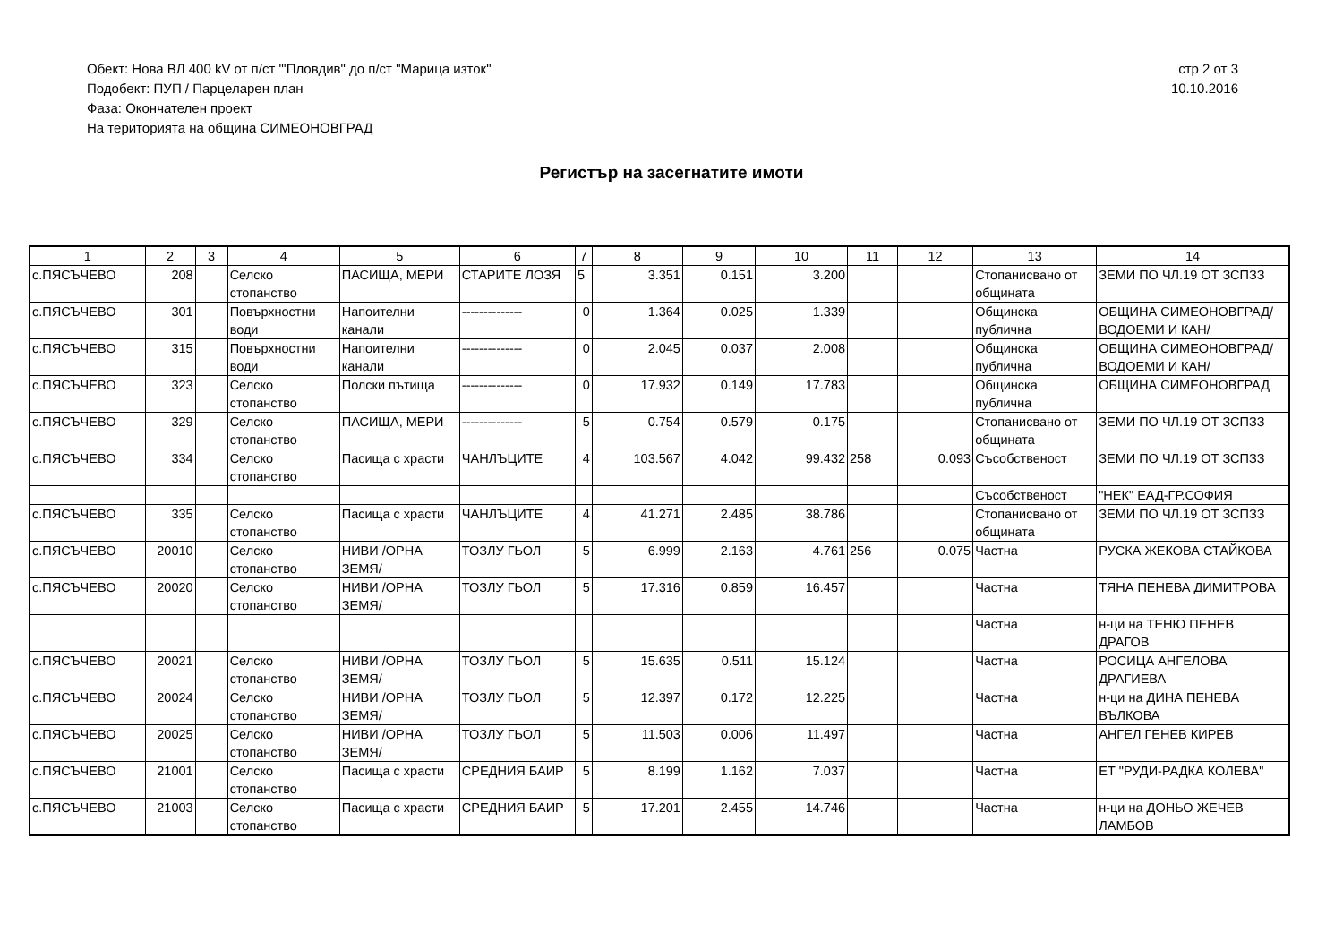Обект: Нова ВЛ 400 kV от п/ст "'Пловдив" до п/ст "Марица изток"
Подобект: ПУП / Парцеларен план
Фаза: Окончателен проект
На територията на община СИМЕОНОВГРАД
стр 2 от 3
10.10.2016
Регистър на засегнатите имоти
| 1 | 2 | 3 | 4 | 5 | 6 | 7 | 8 | 9 | 10 | 11 | 12 | 13 | 14 |
| --- | --- | --- | --- | --- | --- | --- | --- | --- | --- | --- | --- | --- | --- |
| с.ПЯСЪЧЕВО | 208 | | Селско стопанство | ПАСИЩА, МЕРИ | СТАРИТЕ ЛОЗЯ | 5 | 3.351 | 0.151 | 3.200 | | | Стопанисвано от общината | ЗЕМИ ПО ЧЛ.19 ОТ ЗСПЗЗ |
| с.ПЯСЪЧЕВО | 301 | | Повърхностни води | Напоителни канали | -------------- | 0 | 1.364 | 0.025 | 1.339 | | | Общинска публична | ОБЩИНА СИМЕОНОВГРАД/ВОДОЕМИ И КАН/ |
| с.ПЯСЪЧЕВО | 315 | | Повърхностни води | Напоителни канали | -------------- | 0 | 2.045 | 0.037 | 2.008 | | | Общинска публична | ОБЩИНА СИМЕОНОВГРАД/ВОДОЕМИ И КАН/ |
| с.ПЯСЪЧЕВО | 323 | | Селско стопанство | Полски пътища | -------------- | 0 | 17.932 | 0.149 | 17.783 | | | Общинска публична | ОБЩИНА СИМЕОНОВГРАД |
| с.ПЯСЪЧЕВО | 329 | | Селско стопанство | ПАСИЩА, МЕРИ | -------------- | 5 | 0.754 | 0.579 | 0.175 | | | Стопанисвано от общината | ЗЕМИ ПО ЧЛ.19 ОТ ЗСПЗЗ |
| с.ПЯСЪЧЕВО | 334 | | Селско стопанство | Пасища с храсти | ЧАНЛЪЦИТЕ | 4 | 103.567 | 4.042 | 99.432 | 258 | 0.093 | Съсобственост | ЗЕМИ ПО ЧЛ.19 ОТ ЗСПЗЗ |
| | | | | | | | | | | | | Съсобственост | "НЕК" ЕАД-ГР.СОФИЯ |
| с.ПЯСЪЧЕВО | 335 | | Селско стопанство | Пасища с храсти | ЧАНЛЪЦИТЕ | 4 | 41.271 | 2.485 | 38.786 | | | Стопанисвано от общината | ЗЕМИ ПО ЧЛ.19 ОТ ЗСПЗЗ |
| с.ПЯСЪЧЕВО | 20010 | | Селско стопанство | НИВИ /ОРНА ЗЕМЯ/ | ТОЗЛУ ГЬОЛ | 5 | 6.999 | 2.163 | 4.761 | 256 | 0.075 | Частна | РУСКА ЖЕКОВА СТАЙКОВА |
| с.ПЯСЪЧЕВО | 20020 | | Селско стопанство | НИВИ /ОРНА ЗЕМЯ/ | ТОЗЛУ ГЬОЛ | 5 | 17.316 | 0.859 | 16.457 | | | Частна | ТЯНА ПЕНЕВА ДИМИТРОВА |
| | | | | | | | | | | | | Частна | н-ци на ТЕНЮ ПЕНЕВ ДРАГОВ |
| с.ПЯСЪЧЕВО | 20021 | | Селско стопанство | НИВИ /ОРНА ЗЕМЯ/ | ТОЗЛУ ГЬОЛ | 5 | 15.635 | 0.511 | 15.124 | | | Частна | РОСИЦА АНГЕЛОВА ДРАГИЕВА |
| с.ПЯСЪЧЕВО | 20024 | | Селско стопанство | НИВИ /ОРНА ЗЕМЯ/ | ТОЗЛУ ГЬОЛ | 5 | 12.397 | 0.172 | 12.225 | | | Частна | н-ци на ДИНА ПЕНЕВА ВЪЛКОВА |
| с.ПЯСЪЧЕВО | 20025 | | Селско стопанство | НИВИ /ОРНА ЗЕМЯ/ | ТОЗЛУ ГЬОЛ | 5 | 11.503 | 0.006 | 11.497 | | | Частна | АНГЕЛ ГЕНЕВ КИРЕВ |
| с.ПЯСЪЧЕВО | 21001 | | Селско стопанство | Пасища с храсти | СРЕДНИЯ БАИР | 5 | 8.199 | 1.162 | 7.037 | | | Частна | ЕТ "РУДИ-РАДКА КОЛЕВА" |
| с.ПЯСЪЧЕВО | 21003 | | Селско стопанство | Пасища с храсти | СРЕДНИЯ БАИР | 5 | 17.201 | 2.455 | 14.746 | | | Частна | н-ци на ДОНЬО ЖЕЧЕВ ЛАМБОВ |